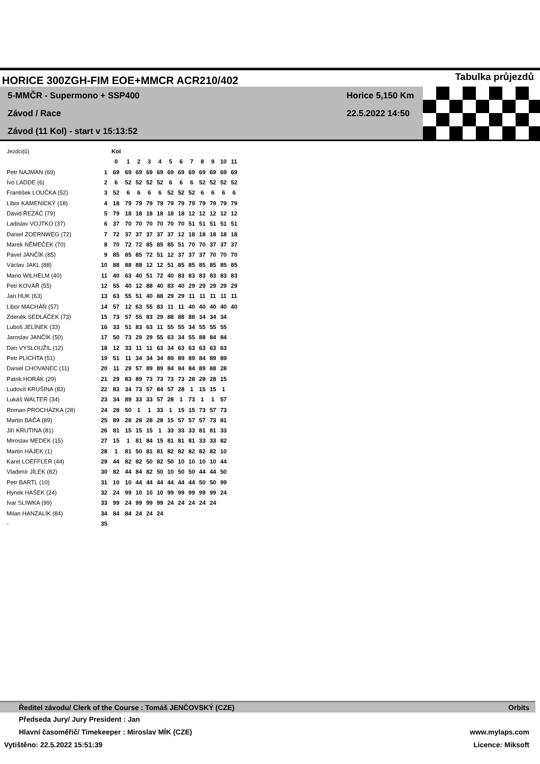HORICE 300ZGH-FIM EOE+MMCR ACR210/402 Tabulka průjezdů
5-MMČR - Supermono + SSP400
Závod / Race
Závod (11 Kol) - start v 15:13:52
Horice 5,150 Km
22.5.2022 14:50
| Jezdci(ů) | | Kol | | | | | | | | | | | |
| | | 0 | 1 | 2 | 3 | 4 | 5 | 6 | 7 | 8 | 9 | 10 | 11 |
| Petr NAJMAN (69) | 1 | 69 | 69 | 69 | 69 | 69 | 69 | 69 | 69 | 69 | 69 | 69 | 69 |
| Ivo LADDE (6) | 2 | 6 | 52 | 52 | 52 | 52 | 6 | 6 | 6 | 52 | 52 | 52 | 52 |
| František LOUČKA (52) | 3 | 52 | 6 | 6 | 6 | 6 | 52 | 52 | 52 | 6 | 6 | 6 | 6 |
| Libor KAMENICKÝ (18) | 4 | 18 | 79 | 79 | 79 | 79 | 79 | 79 | 79 | 79 | 79 | 79 | 79 |
| David ŘEZÁČ (79) | 5 | 79 | 18 | 18 | 18 | 18 | 18 | 18 | 12 | 12 | 12 | 12 | 12 |
| Ladislav VOJTKO (37) | 6 | 37 | 70 | 70 | 70 | 70 | 70 | 70 | 51 | 51 | 51 | 51 | 51 |
| Daniel ZOERNWEG (72) | 7 | 72 | 37 | 37 | 37 | 37 | 37 | 12 | 18 | 18 | 18 | 18 | 18 |
| Marek NĚMEČEK (70) | 8 | 70 | 72 | 72 | 85 | 85 | 85 | 51 | 70 | 70 | 37 | 37 | 37 |
| Pavel JANČÍK (85) | 9 | 85 | 85 | 85 | 72 | 51 | 12 | 37 | 37 | 37 | 70 | 70 | 70 |
| Václav JAKL (88) | 10 | 88 | 88 | 88 | 12 | 12 | 51 | 85 | 85 | 85 | 85 | 85 | 85 |
| Mario WILHELM (40) | 11 | 40 | 63 | 40 | 51 | 72 | 40 | 83 | 83 | 83 | 83 | 83 | 83 |
| Petr KOVÁŘ (55) | 12 | 55 | 40 | 12 | 88 | 40 | 83 | 40 | 29 | 29 | 29 | 29 | 29 |
| Jan HUK (63) | 13 | 63 | 55 | 51 | 40 | 88 | 29 | 29 | 11 | 11 | 11 | 11 | 11 |
| Libor MACHÁŇ (57) | 14 | 57 | 12 | 63 | 55 | 83 | 11 | 11 | 40 | 40 | 40 | 40 | 40 |
| Zdeněk SEDLÁČEK (73) | 15 | 73 | 57 | 55 | 83 | 29 | 88 | 88 | 88 | 34 | 34 | 34 | |
| Luboš JELÍNEK (33) | 16 | 33 | 51 | 83 | 63 | 11 | 55 | 55 | 34 | 55 | 55 | 55 | |
| Jaroslav JANČÍK (50) | 17 | 50 | 73 | 29 | 29 | 55 | 63 | 34 | 55 | 88 | 84 | 84 | |
| Dan VYSLOUŽIL (12) | 18 | 12 | 33 | 11 | 11 | 63 | 34 | 63 | 63 | 63 | 63 | 63 | |
| Petr PLICHTA (51) | 19 | 51 | 11 | 34 | 34 | 34 | 89 | 89 | 89 | 84 | 89 | 89 | |
| Daniel CHOVANEC (11) | 20 | 11 | 29 | 57 | 89 | 89 | 84 | 84 | 84 | 89 | 88 | 28 | |
| Patrik HORÁK (29) | 21 | 29 | 83 | 89 | 73 | 73 | 73 | 73 | 28 | 28 | 28 | 15 | |
| Ludovít KRUŠINA (83) | 22 | 83 | 34 | 73 | 57 | 84 | 57 | 28 | 1 | 15 | 15 | 1 | |
| Lukáš WALTER (34) | 23 | 34 | 89 | 33 | 33 | 57 | 28 | 1 | 73 | 1 | 1 | 57 | |
| Roman PROCHÁZKA (28) | 24 | 28 | 50 | 1 | 1 | 33 | 1 | 15 | 15 | 73 | 57 | 73 | |
| Martin BAČA (89) | 25 | 89 | 28 | 28 | 28 | 28 | 15 | 57 | 57 | 57 | 73 | 81 | |
| Jiří KRUTINA (81) | 26 | 81 | 15 | 15 | 15 | 1 | 33 | 33 | 33 | 81 | 81 | 33 | |
| Miroslav MEDEK (15) | 27 | 15 | 1 | 81 | 84 | 15 | 81 | 81 | 81 | 33 | 33 | 82 | |
| Martin HÁJEK (1) | 28 | 1 | 81 | 50 | 81 | 81 | 82 | 82 | 82 | 82 | 82 | 10 | |
| Karel LOEFFLER (44) | 29 | 44 | 82 | 82 | 50 | 82 | 50 | 10 | 10 | 10 | 10 | 44 | |
| Vladimír JÍLEK (82) | 30 | 82 | 44 | 84 | 82 | 50 | 10 | 50 | 50 | 44 | 44 | 50 | |
| Petr BARTL (10) | 31 | 10 | 10 | 44 | 44 | 44 | 44 | 44 | 44 | 50 | 50 | 99 | |
| Hynek HAŠEK (24) | 32 | 24 | 99 | 10 | 10 | 10 | 99 | 99 | 99 | 99 | 99 | 24 | |
| Ivar SLIWKA (99) | 33 | 99 | 24 | 99 | 99 | 99 | 24 | 24 | 24 | 24 | 24 | | |
| Milan HANZALÍK (84) | 34 | 84 | 84 | 24 | 24 | 24 | | | | | | | |
| - | 35 | | | | | | | | | | | | |
Ředitel závodu/ Clerk of the Course : Tomáš JENČOVSKÝ (CZE) Orbits
Předseda Jury/ Jury President : Jan
Hlavní časoměřič/ Timekeeper : Miroslav MÍK (CZE) www.mylaps.com
Vytištěno: 22.5.2022 15:51:39 Licence: Miksoft